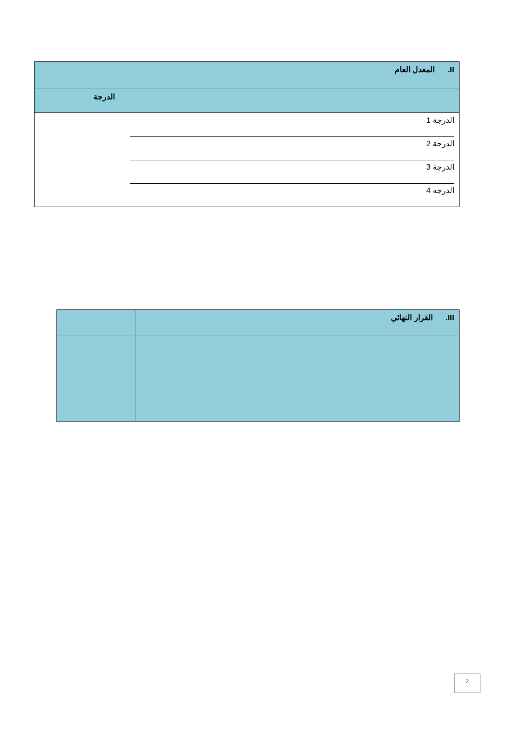| II. المعدل العام | |
| | الدرجة |
| الدرجة 1 الدرجة 2 الدرجة 3 الدرجه 4 | |
| III. القرار النهائي | |
2